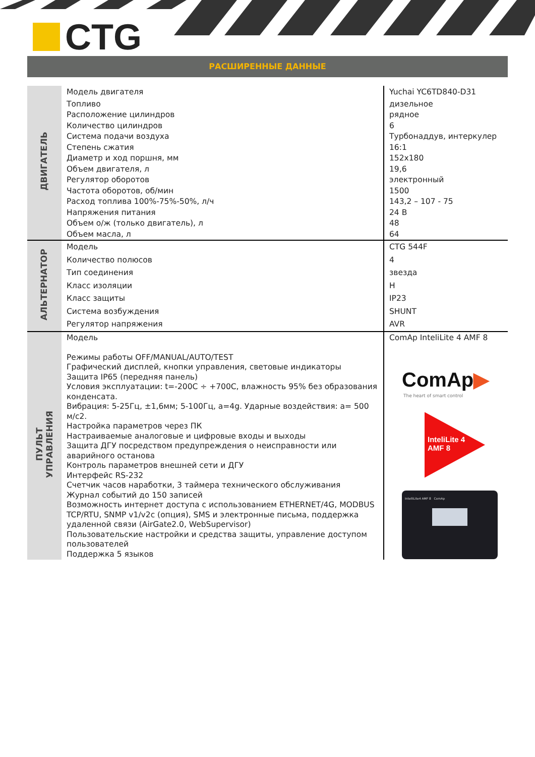CTG
РАСШИРЕННЫЕ ДАННЫЕ
| ДВИГАТЕЛЬ | Модель двигателя | Yuchai YC6TD840-D31 |
| | Топливо | дизельное |
| | Расположение цилиндров | рядное |
| | Количество цилиндров | 6 |
| | Система подачи воздуха | Турбонаддув, интеркулер |
| | Степень сжатия | 16:1 |
| | Диаметр и ход поршня, мм | 152x180 |
| | Объем двигателя, л | 19,6 |
| | Регулятор оборотов | электронный |
| | Частота оборотов, об/мин | 1500 |
| | Расход топлива 100%-75%-50%, л/ч | 143,2 – 107 - 75 |
| | Напряжения питания | 24 В |
| | Объем о/ж (только двигатель), л | 48 |
| | Объем масла, л | 64 |
| АЛЬТЕРНАТОР | Модель | CTG 544F |
| | Количество полюсов | 4 |
| | Тип соединения | звезда |
| | Класс изоляции | H |
| | Класс защиты | IP23 |
| | Система возбуждения | SHUNT |
| | Регулятор напряжения | AVR |
| ПУЛЬТ УПРАВЛЕНИЯ | Модель Режимы работы OFF/MANUAL/AUTO/TEST Графический дисплей, кнопки управления, световые индикаторы Защита IP65 (передняя панель) Условия эксплуатации: t=-200С ÷ +700С, влажность 95% без образования конденсата. Вибрация: 5-25Гц, ±1,6мм; 5-100Гц, a=4g. Ударные воздействия: a= 500 м/с2. Настройка параметров через ПК Настраиваемые аналоговые и цифровые входы и выходы Защита ДГУ посредством предупреждения о неисправности или аварийного останова Контроль параметров внешней сети и ДГУ Интерфейс RS-232 Счетчик часов наработки, 3 таймера технического обслуживания Журнал событий до 150 записей Возможность интернет доступа с использованием ETHERNET/4G, MODBUS TCP/RTU, SNMP v1/v2c (опция), SMS и электронные письма, поддержка удаленной связи (AirGate2.0, WebSupervisor) Пользовательские настройки и средства защиты, управление доступом пользователей Поддержка 5 языков | ComAp InteliLite 4 AMF 8 ComAp ▶ The heart of smart control InteliLite 4 AMF 8 IntelliLite4 AMF 8 ComAp |